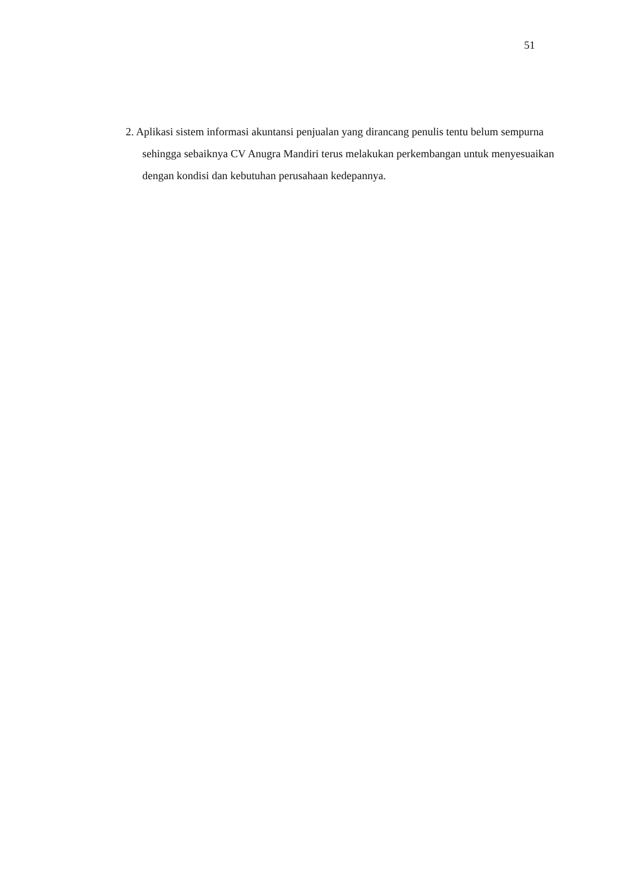51
2. Aplikasi sistem informasi akuntansi penjualan yang dirancang penulis tentu belum sempurna sehingga sebaiknya CV Anugra Mandiri terus melakukan perkembangan untuk menyesuaikan dengan kondisi dan kebutuhan perusahaan kedepannya.